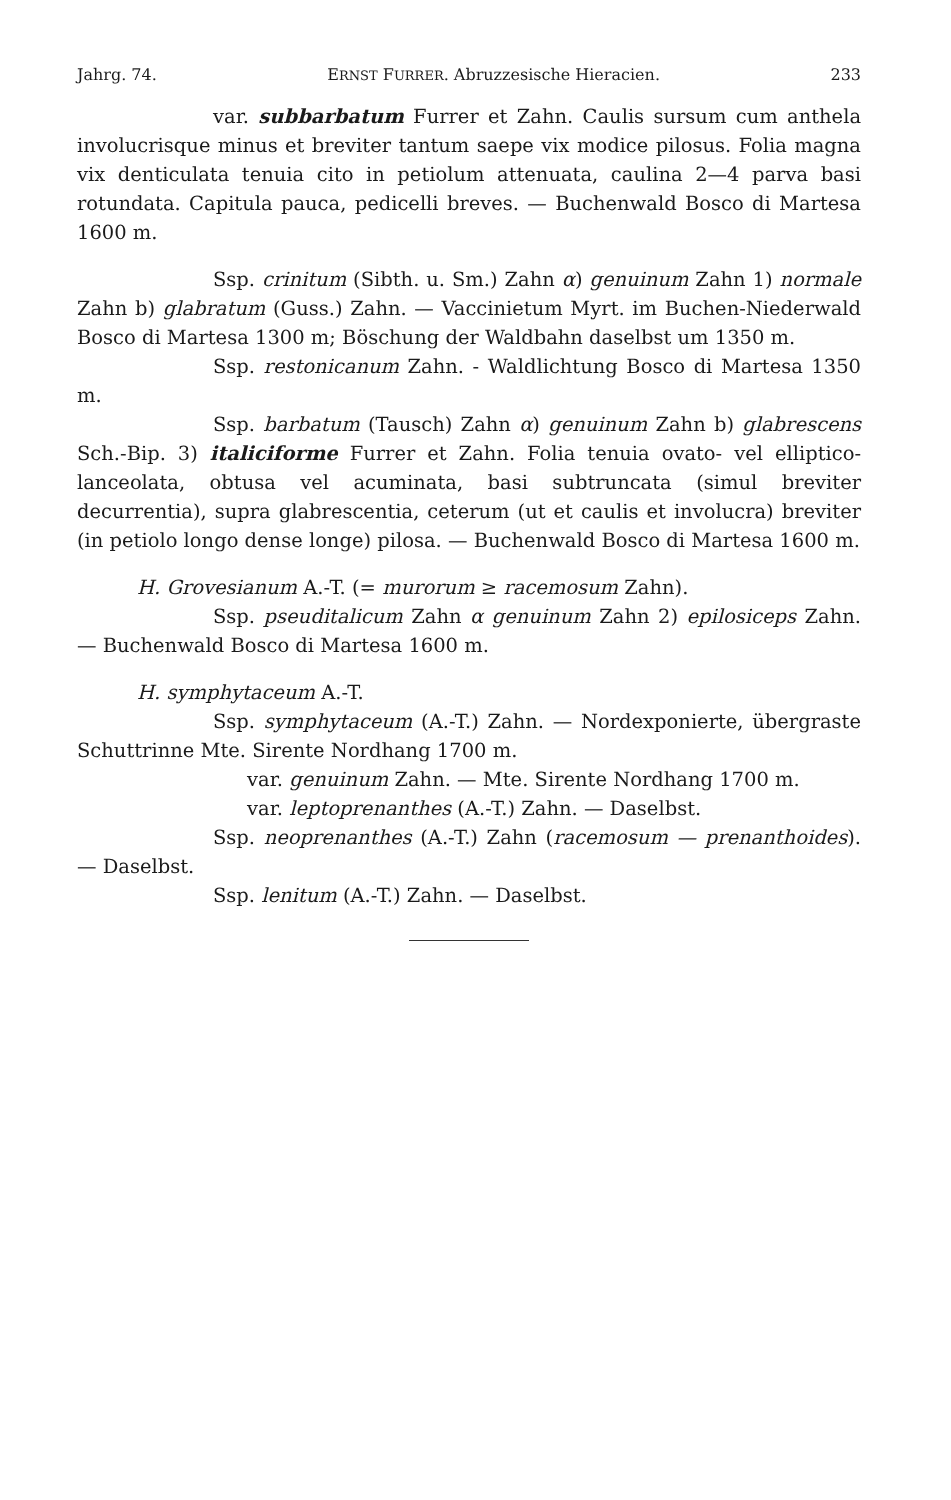Jahrg. 74. ERNST FURRER. Abruzzesische Hieracien. 233
var. subbarbatum Furrer et Zahn. Caulis sursum cum anthela involucrisque minus et breviter tantum saepe vix modice pilosus. Folia magna vix denticulata tenuia cito in petiolum attenuata, caulina 2—4 parva basi rotundata. Capitula pauca, pedicelli breves. — Buchenwald Bosco di Martesa 1600 m.
Ssp. crinitum (Sibth. u. Sm.) Zahn α) genuinum Zahn 1) normale Zahn b) glabratum (Guss.) Zahn. — Vaccinietum Myrt. im Buchen-Niederwald Bosco di Martesa 1300 m; Böschung der Waldbahn daselbst um 1350 m.
Ssp. restonicanum Zahn. - Waldlichtung Bosco di Martesa 1350 m.
Ssp. barbatum (Tausch) Zahn α) genuinum Zahn b) glabrescens Sch.-Bip. 3) italiciforme Furrer et Zahn. Folia tenuia ovato- vel elliptico-lanceolata, obtusa vel acuminata, basi subtruncata (simul breviter decurrentia), supra glabrescentia, ceterum (ut et caulis et involucra) breviter (in petiolo longo dense longe) pilosa. — Buchenwald Bosco di Martesa 1600 m.
H. Grovesianum A.-T. (= murorum ≥ racemosum Zahn).
Ssp. pseuditalicum Zahn α genuinum Zahn 2) epilosiceps Zahn. — Buchenwald Bosco di Martesa 1600 m.
H. symphytaceum A.-T.
Ssp. symphytaceum (A.-T.) Zahn. — Nordexponierte, übergraste Schuttrinne Mte. Sirente Nordhang 1700 m.
var. genuinum Zahn. — Mte. Sirente Nordhang 1700 m.
var. leptoprenanthes (A.-T.) Zahn. — Daselbst.
Ssp. neoprenanthes (A.-T.) Zahn (racemosum — prenanthoides). — Daselbst.
Ssp. lenitum (A.-T.) Zahn. — Daselbst.